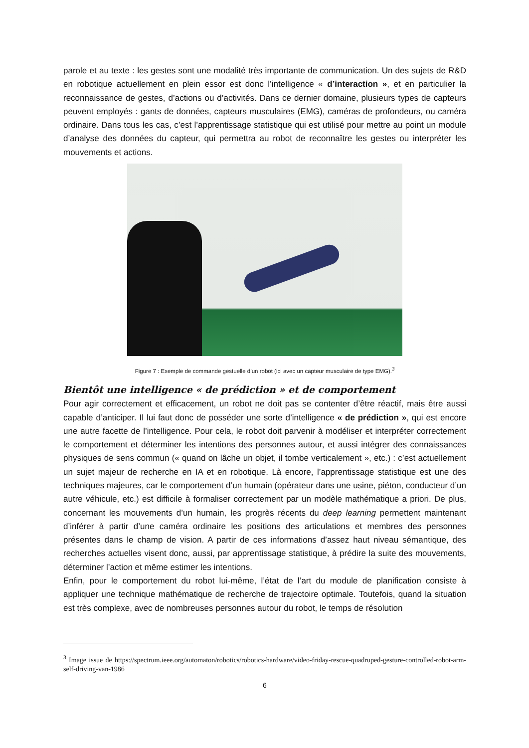parole et au texte : les gestes sont une modalité très importante de communication. Un des sujets de R&D en robotique actuellement en plein essor est donc l’intelligence « d’interaction », et en particulier la reconnaissance de gestes, d’actions ou d’activités. Dans ce dernier domaine, plusieurs types de capteurs peuvent employés : gants de données, capteurs musculaires (EMG), caméras de profondeurs, ou caméra ordinaire. Dans tous les cas, c’est l’apprentissage statistique qui est utilisé pour mettre au point un module d’analyse des données du capteur, qui permettra au robot de reconnaître les gestes ou interpréter les mouvements et actions.
Figure 7 : Exemple de commande gestuelle d’un robot (ici avec un capteur musculaire de type EMG).<sup>3</sup>
Bientôt une intelligence « de prédiction » et de comportement
Pour agir correctement et efficacement, un robot ne doit pas se contenter d’être réactif, mais être aussi capable d’anticiper. Il lui faut donc de posséder une sorte d’intelligence « de prédiction », qui est encore une autre facette de l’intelligence. Pour cela, le robot doit parvenir à modéliser et interpréter correctement le comportement et déterminer les intentions des personnes autour, et aussi intégrer des connaissances physiques de sens commun (« quand on lâche un objet, il tombe verticalement », etc.) : c’est actuellement un sujet majeur de recherche en IA et en robotique. Là encore, l’apprentissage statistique est une des techniques majeures, car le comportement d’un humain (opérateur dans une usine, piéton, conducteur d’un autre véhicule, etc.) est difficile à formaliser correctement par un modèle mathématique a priori. De plus, concernant les mouvements d’un humain, les progrès récents du deep learning permettent maintenant d’inférer à partir d’une caméra ordinaire les positions des articulations et membres des personnes présentes dans le champ de vision. A partir de ces informations d’assez haut niveau sémantique, des recherches actuelles visent donc, aussi, par apprentissage statistique, à prédire la suite des mouvements, déterminer l’action et même estimer les intentions.
Enfin, pour le comportement du robot lui-même, l’état de l’art du module de planification consiste à appliquer une technique mathématique de recherche de trajectoire optimale. Toutefois, quand la situation est très complexe, avec de nombreuses personnes autour du robot, le temps de résolution
<sup>3</sup> Image issue de https://spectrum.ieee.org/automaton/robotics/robotics-hardware/video-friday-rescue-quadruped-gesture-controlled-robot-arm-self-driving-van-1986
6